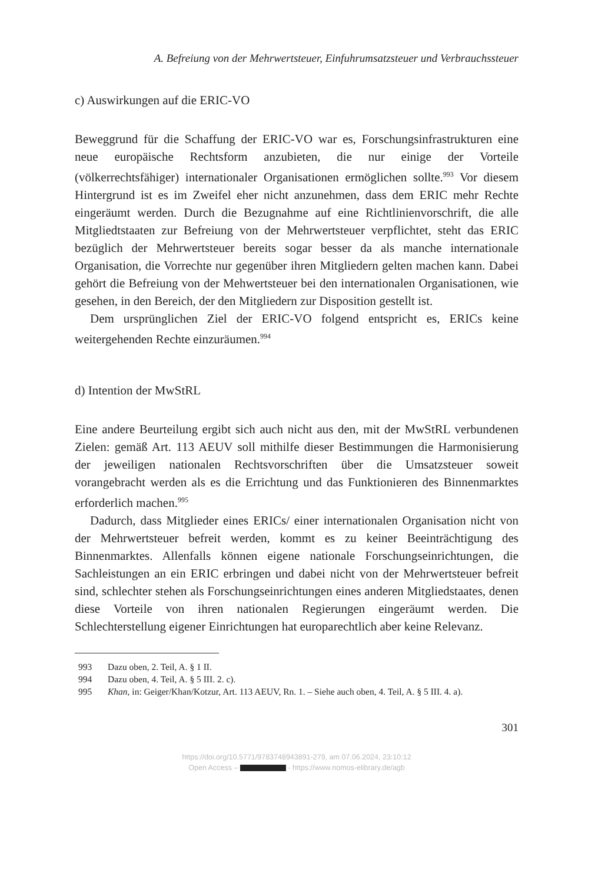A. Befreiung von der Mehrwertsteuer, Einfuhrumsatzsteuer und Verbrauchssteuer
c) Auswirkungen auf die ERIC-VO
Beweggrund für die Schaffung der ERIC-VO war es, Forschungsinfrastrukturen eine neue europäische Rechtsform anzubieten, die nur einige der Vorteile (völkerrechtsfähiger) internationaler Organisationen ermöglichen sollte.<sup>993</sup> Vor diesem Hintergrund ist es im Zweifel eher nicht anzunehmen, dass dem ERIC mehr Rechte eingeräumt werden. Durch die Bezugnahme auf eine Richtlinienvorschrift, die alle Mitgliedtstaaten zur Befreiung von der Mehrwertsteuer verpflichtet, steht das ERIC bezüglich der Mehrwertsteuer bereits sogar besser da als manche internationale Organisation, die Vorrechte nur gegenüber ihren Mitgliedern gelten machen kann. Dabei gehört die Befreiung von der Mehwertsteuer bei den internationalen Organisationen, wie gesehen, in den Bereich, der den Mitgliedern zur Disposition gestellt ist.
Dem ursprünglichen Ziel der ERIC-VO folgend entspricht es, ERICs keine weitergehenden Rechte einzuräumen.<sup>994</sup>
d) Intention der MwStRL
Eine andere Beurteilung ergibt sich auch nicht aus den, mit der MwStRL verbundenen Zielen: gemäß Art. 113 AEUV soll mithilfe dieser Bestimmungen die Harmonisierung der jeweiligen nationalen Rechtsvorschriften über die Umsatzsteuer soweit vorangebracht werden als es die Errichtung und das Funktionieren des Binnenmarktes erforderlich machen.<sup>995</sup>
Dadurch, dass Mitglieder eines ERICs/ einer internationalen Organisation nicht von der Mehrwertsteuer befreit werden, kommt es zu keiner Beeinträchtigung des Binnenmarktes. Allenfalls können eigene nationale Forschungseinrichtungen, die Sachleistungen an ein ERIC erbringen und dabei nicht von der Mehrwertsteuer befreit sind, schlechter stehen als Forschungseinrichtungen eines anderen Mitgliedstaates, denen diese Vorteile von ihren nationalen Regierungen eingeräumt werden. Die Schlechterstellung eigener Einrichtungen hat europarechtlich aber keine Relevanz.
993 Dazu oben, 2. Teil, A. § 1 II.
994 Dazu oben, 4. Teil, A. § 5 III. 2. c).
995 Khan, in: Geiger/Khan/Kotzur, Art. 113 AEUV, Rn. 1. – Siehe auch oben, 4. Teil, A. § 5 III. 4. a).
301
https://doi.org/10.5771/9783748943891-279, am 07.06.2024, 23:10:12
Open Access – - https://www.nomos-elibrary.de/agb